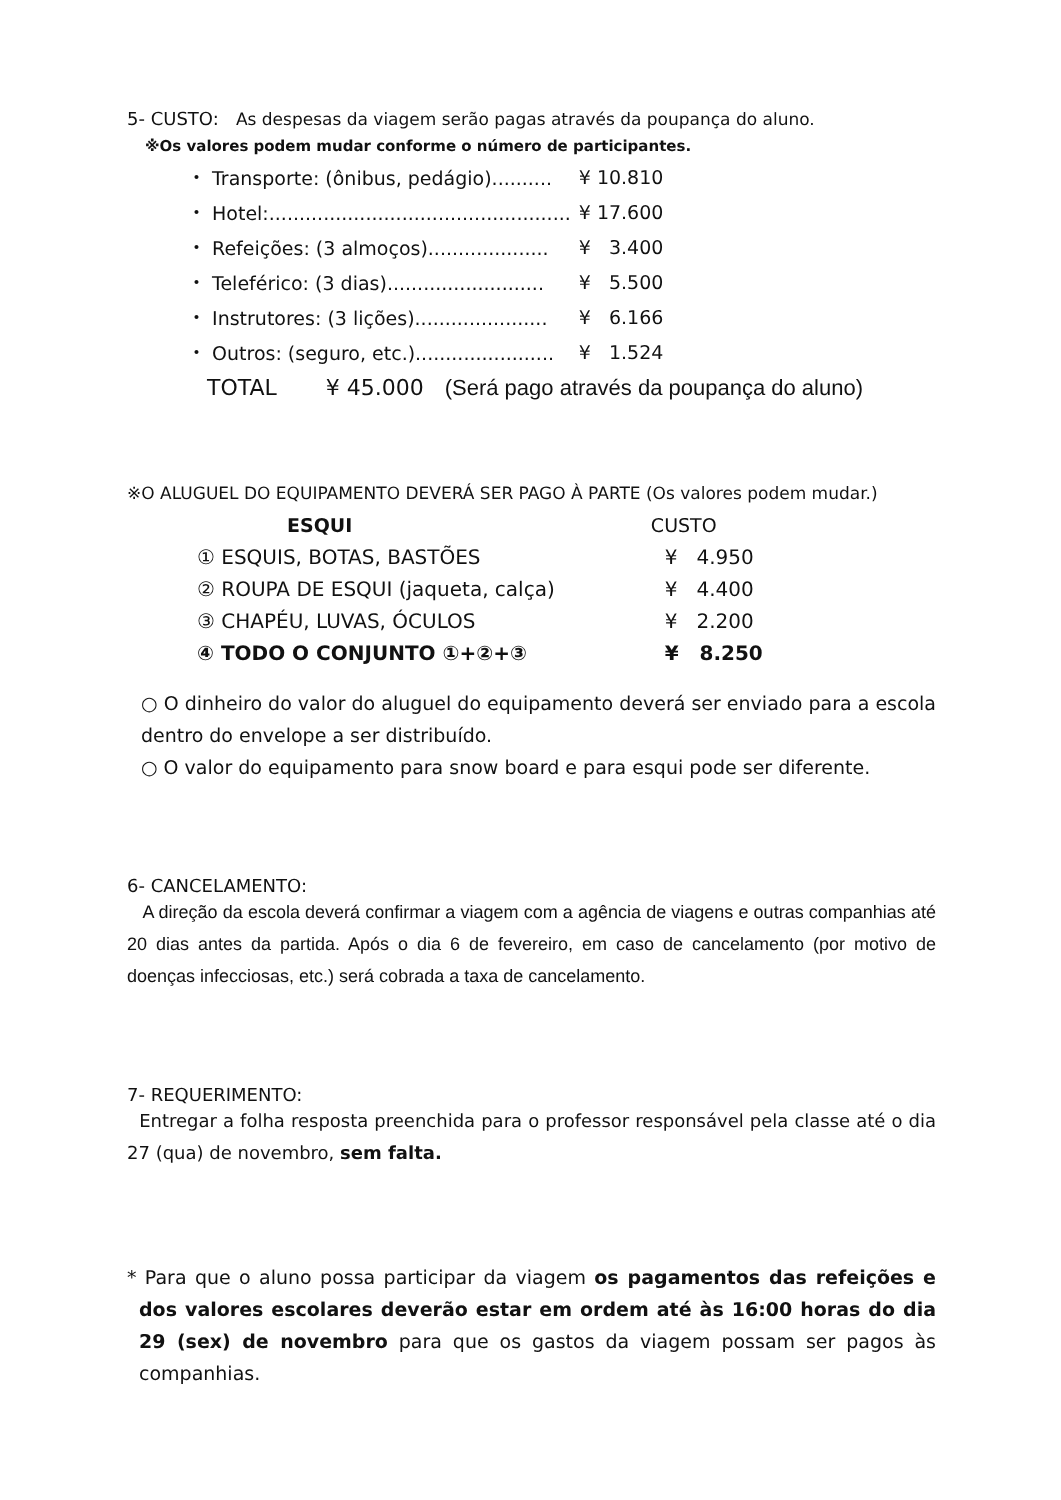5- CUSTO: As despesas da viagem serão pagas através da poupança do aluno.
※Os valores podem mudar conforme o número de participantes.
| ・ Transporte: (ônibus, pedágio).......... | ¥ 10.810 |
| ・ Hotel:.................................................. | ¥ 17.600 |
| ・ Refeições: (3 almoços).................... | ¥ 3.400 |
| ・ Teleférico: (3 dias).......................... | ¥ 5.500 |
| ・ Instrutores: (3 lições)...................... | ¥ 6.166 |
| ・ Outros: (seguro, etc.)....................... | ¥ 1.524 |
TOTAL ¥ 45.000 (Será pago através da poupança do aluno)
※O ALUGUEL DO EQUIPAMENTO DEVERÁ SER PAGO À PARTE (Os valores podem mudar.)
| ESQUI | CUSTO |
| --- | --- |
| ① ESQUIS, BOTAS, BASTÕES | ¥ 4.950 |
| ② ROUPA DE ESQUI (jaqueta, calça) | ¥ 4.400 |
| ③ CHAPÉU, LUVAS, ÓCULOS | ¥ 2.200 |
| ④ TODO O CONJUNTO ①+②+③ | ¥ 8.250 |
○ O dinheiro do valor do aluguel do equipamento deverá ser enviado para a escola dentro do envelope a ser distribuído.
○ O valor do equipamento para snow board e para esqui pode ser diferente.
6- CANCELAMENTO:
A direção da escola deverá confirmar a viagem com a agência de viagens e outras companhias até 20 dias antes da partida. Após o dia 6 de fevereiro, em caso de cancelamento (por motivo de doenças infecciosas, etc.) será cobrada a taxa de cancelamento.
7- REQUERIMENTO:
Entregar a folha resposta preenchida para o professor responsável pela classe até o dia 27 (qua) de novembro, sem falta.
* Para que o aluno possa participar da viagem os pagamentos das refeições e dos valores escolares deverão estar em ordem até às 16:00 horas do dia 29 (sex) de novembro para que os gastos da viagem possam ser pagos às companhias.